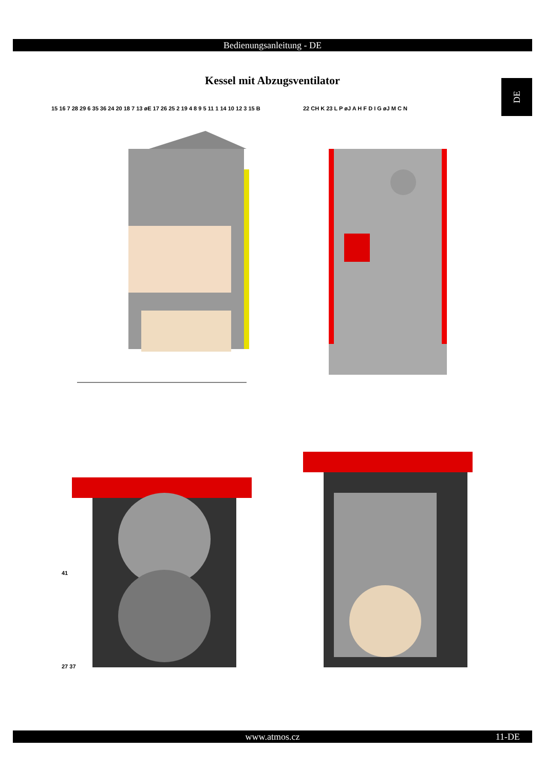Bedienungsanleitung - DE
Kessel mit Abzugsventilator DE
15 16 7 28 29 6 35 36 24 20 18 7 13 øE 17 26 25 2 19 4 8 9 5 11 1 14 10 12 3 15 B
22 CH K 23 L P øJ A H F D I G øJ M C N
41
27 37
www.atmos.cz 11-DE